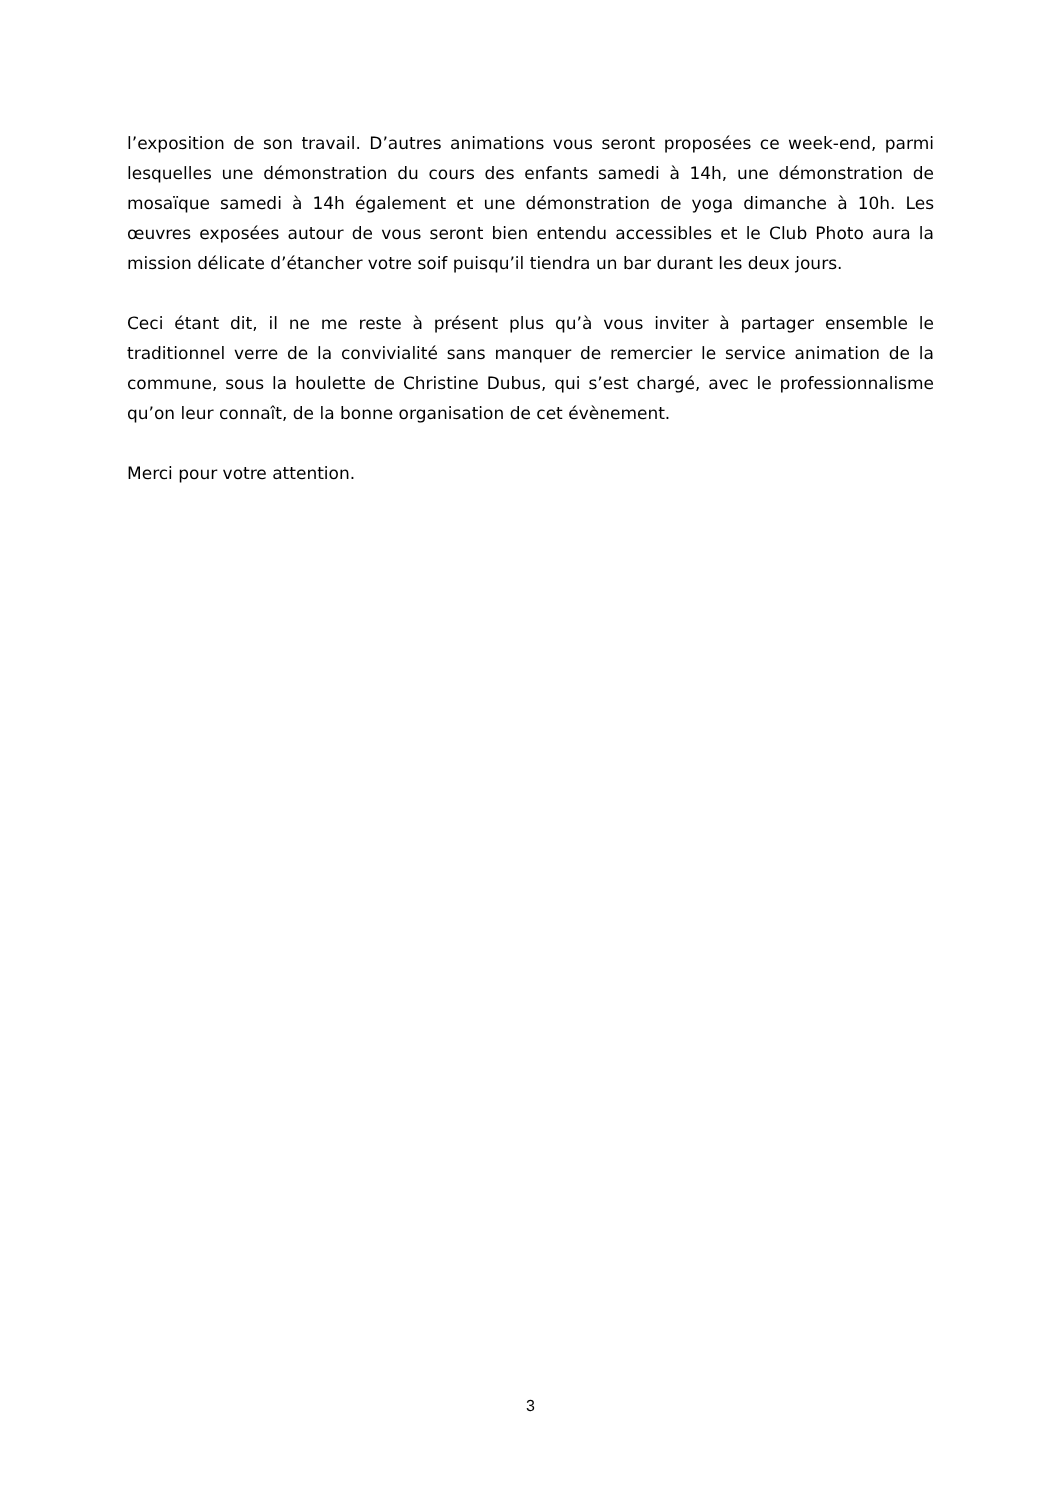l’exposition de son travail. D’autres animations vous seront proposées ce week-end, parmi lesquelles une démonstration du cours des enfants samedi à 14h, une démonstration de mosaïque samedi à 14h également et une démonstration de yoga dimanche à 10h. Les œuvres exposées autour de vous seront bien entendu accessibles et le Club Photo aura la mission délicate d’étancher votre soif puisqu’il tiendra un bar durant les deux jours.
Ceci étant dit, il ne me reste à présent plus qu’à vous inviter à partager ensemble le traditionnel verre de la convivialité sans manquer de remercier le service animation de la commune, sous la houlette de Christine Dubus, qui s’est chargé, avec le professionnalisme qu’on leur connaît, de la bonne organisation de cet évènement.
Merci pour votre attention.
3